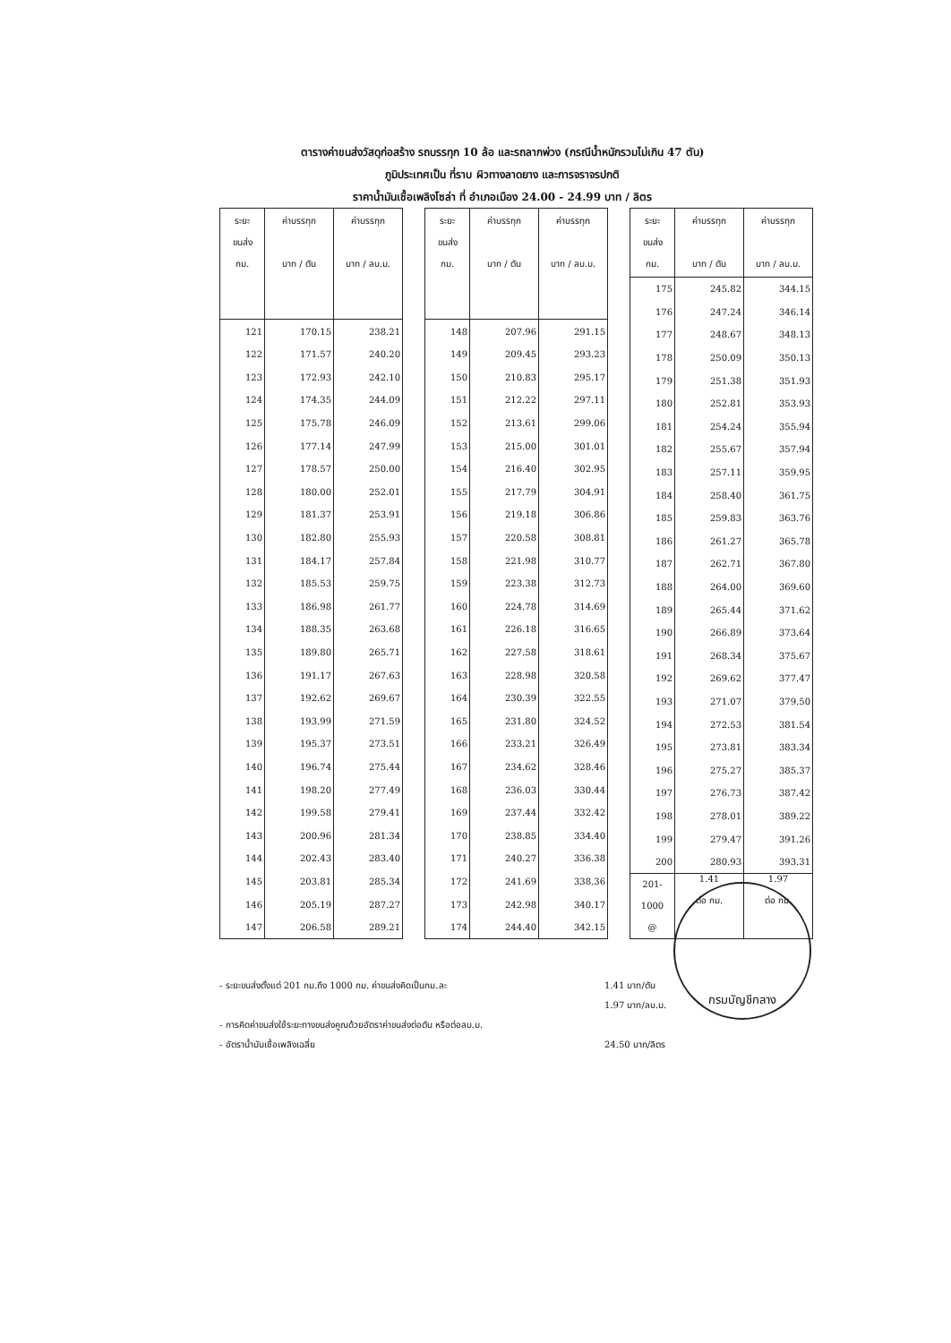ตารางค่าขนส่งวัสดุก่อสร้าง รถบรรทุก 10 ล้อ และรถลากพ่วง (กรณีน้ำหนักรวมไม่เกิน 47 ตัน)
ภูมิประเทศเป็น ที่ราบ ผิวทางลาดยาง และการจราจรปกติ
ราคาน้ำมันเชื้อเพลิงโซล่า ที่ อำเภอเมือง 24.00 - 24.99 บาท / ลิตร
| ระยะ ขนส่ง กม. | ค่าบรรทุก บาท / ตัน | ค่าบรรทุก บาท / ลบ.ม. |
| --- | --- | --- |
| 121 | 170.15 | 238.21 |
| 122 | 171.57 | 240.20 |
| 123 | 172.93 | 242.10 |
| 124 | 174.35 | 244.09 |
| 125 | 175.78 | 246.09 |
| 126 | 177.14 | 247.99 |
| 127 | 178.57 | 250.00 |
| 128 | 180.00 | 252.01 |
| 129 | 181.37 | 253.91 |
| 130 | 182.80 | 255.93 |
| 131 | 184.17 | 257.84 |
| 132 | 185.53 | 259.75 |
| 133 | 186.98 | 261.77 |
| 134 | 188.35 | 263.68 |
| 135 | 189.80 | 265.71 |
| 136 | 191.17 | 267.63 |
| 137 | 192.62 | 269.67 |
| 138 | 193.99 | 271.59 |
| 139 | 195.37 | 273.51 |
| 140 | 196.74 | 275.44 |
| 141 | 198.20 | 277.49 |
| 142 | 199.58 | 279.41 |
| 143 | 200.96 | 281.34 |
| 144 | 202.43 | 283.40 |
| 145 | 203.81 | 285.34 |
| 146 | 205.19 | 287.27 |
| 147 | 206.58 | 289.21 |
| ระยะ ขนส่ง กม. | ค่าบรรทุก บาท / ตัน | ค่าบรรทุก บาท / ลบ.ม. |
| --- | --- | --- |
| 148 | 207.96 | 291.15 |
| 149 | 209.45 | 293.23 |
| 150 | 210.83 | 295.17 |
| 151 | 212.22 | 297.11 |
| 152 | 213.61 | 299.06 |
| 153 | 215.00 | 301.01 |
| 154 | 216.40 | 302.95 |
| 155 | 217.79 | 304.91 |
| 156 | 219.18 | 306.86 |
| 157 | 220.58 | 308.81 |
| 158 | 221.98 | 310.77 |
| 159 | 223.38 | 312.73 |
| 160 | 224.78 | 314.69 |
| 161 | 226.18 | 316.65 |
| 162 | 227.58 | 318.61 |
| 163 | 228.98 | 320.58 |
| 164 | 230.39 | 322.55 |
| 165 | 231.80 | 324.52 |
| 166 | 233.21 | 326.49 |
| 167 | 234.62 | 328.46 |
| 168 | 236.03 | 330.44 |
| 169 | 237.44 | 332.42 |
| 170 | 238.85 | 334.40 |
| 171 | 240.27 | 336.38 |
| 172 | 241.69 | 338.36 |
| 173 | 242.98 | 340.17 |
| 174 | 244.40 | 342.15 |
| ระยะ ขนส่ง กม. | ค่าบรรทุก บาท / ตัน | ค่าบรรทุก บาท / ลบ.ม. |
| --- | --- | --- |
| 175 | 245.82 | 344.15 |
| 176 | 247.24 | 346.14 |
| 177 | 248.67 | 348.13 |
| 178 | 250.09 | 350.13 |
| 179 | 251.38 | 351.93 |
| 180 | 252.81 | 353.93 |
| 181 | 254.24 | 355.94 |
| 182 | 255.67 | 357.94 |
| 183 | 257.11 | 359.95 |
| 184 | 258.40 | 361.75 |
| 185 | 259.83 | 363.76 |
| 186 | 261.27 | 365.78 |
| 187 | 262.71 | 367.80 |
| 188 | 264.00 | 369.60 |
| 189 | 265.44 | 371.62 |
| 190 | 266.89 | 373.64 |
| 191 | 268.34 | 375.67 |
| 192 | 269.62 | 377.47 |
| 193 | 271.07 | 379.50 |
| 194 | 272.53 | 381.54 |
| 195 | 273.81 | 383.34 |
| 196 | 275.27 | 385.37 |
| 197 | 276.73 | 387.42 |
| 198 | 278.01 | 389.22 |
| 199 | 279.47 | 391.26 |
| 200 | 280.93 | 393.31 |
| 201- 1000 @ | 1.41 ต่อ กม. | 1.97 ต่อ กม. |
- ระยะขนส่งตั้งแต่ 201 กม.ถึง 1000 กม. ค่าขนส่งคิดเป็นกม.ละ 1.41 บาท/ตัน
1.97 บาท/ลบ.ม.
- การคิดค่าขนส่งใช้ระยะทางขนส่งคูณด้วยอัตราค่าขนส่งต่อตัน หรือต่อลบ.ม.
- อัตราน้ำมันเชื้อเพลิงเฉลี่ย 24.50 บาท/ลิตร
กรมบัญชีกลาง